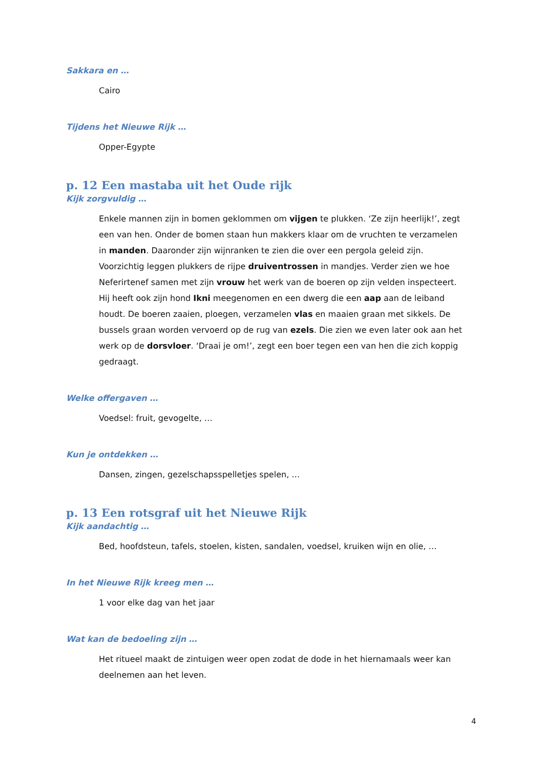Sakkara en …
Cairo
Tijdens het Nieuwe Rijk …
Opper-Egypte
p. 12 Een mastaba uit het Oude rijk
Kijk zorgvuldig …
Enkele mannen zijn in bomen geklommen om vijgen te plukken. ‘Ze zijn heerlijk!’, zegt een van hen. Onder de bomen staan hun makkers klaar om de vruchten te verzamelen in manden. Daaronder zijn wijnranken te zien die over een pergola geleid zijn. Voorzichtig leggen plukkers de rijpe druiventrossen in mandjes. Verder zien we hoe Neferirtenef samen met zijn vrouw het werk van de boeren op zijn velden inspecteert. Hij heeft ook zijn hond Ikni meegenomen en een dwerg die een aap aan de leiband houdt. De boeren zaaien, ploegen, verzamelen vlas en maaien graan met sikkels. De bussels graan worden vervoerd op de rug van ezels. Die zien we even later ook aan het werk op de dorsvloer. ‘Draai je om!’, zegt een boer tegen een van hen die zich koppig gedraagt.
Welke offergaven …
Voedsel: fruit, gevogelte, …
Kun je ontdekken …
Dansen, zingen, gezelschapsspelletjes spelen, …
p. 13 Een rotsgraf uit het Nieuwe Rijk
Kijk aandachtig …
Bed, hoofdsteun, tafels, stoelen, kisten, sandalen, voedsel, kruiken wijn en olie, …
In het Nieuwe Rijk kreeg men …
1 voor elke dag van het jaar
Wat kan de bedoeling zijn …
Het ritueel maakt de zintuigen weer open zodat de dode in het hiernamaals weer kan deelnemen aan het leven.
4